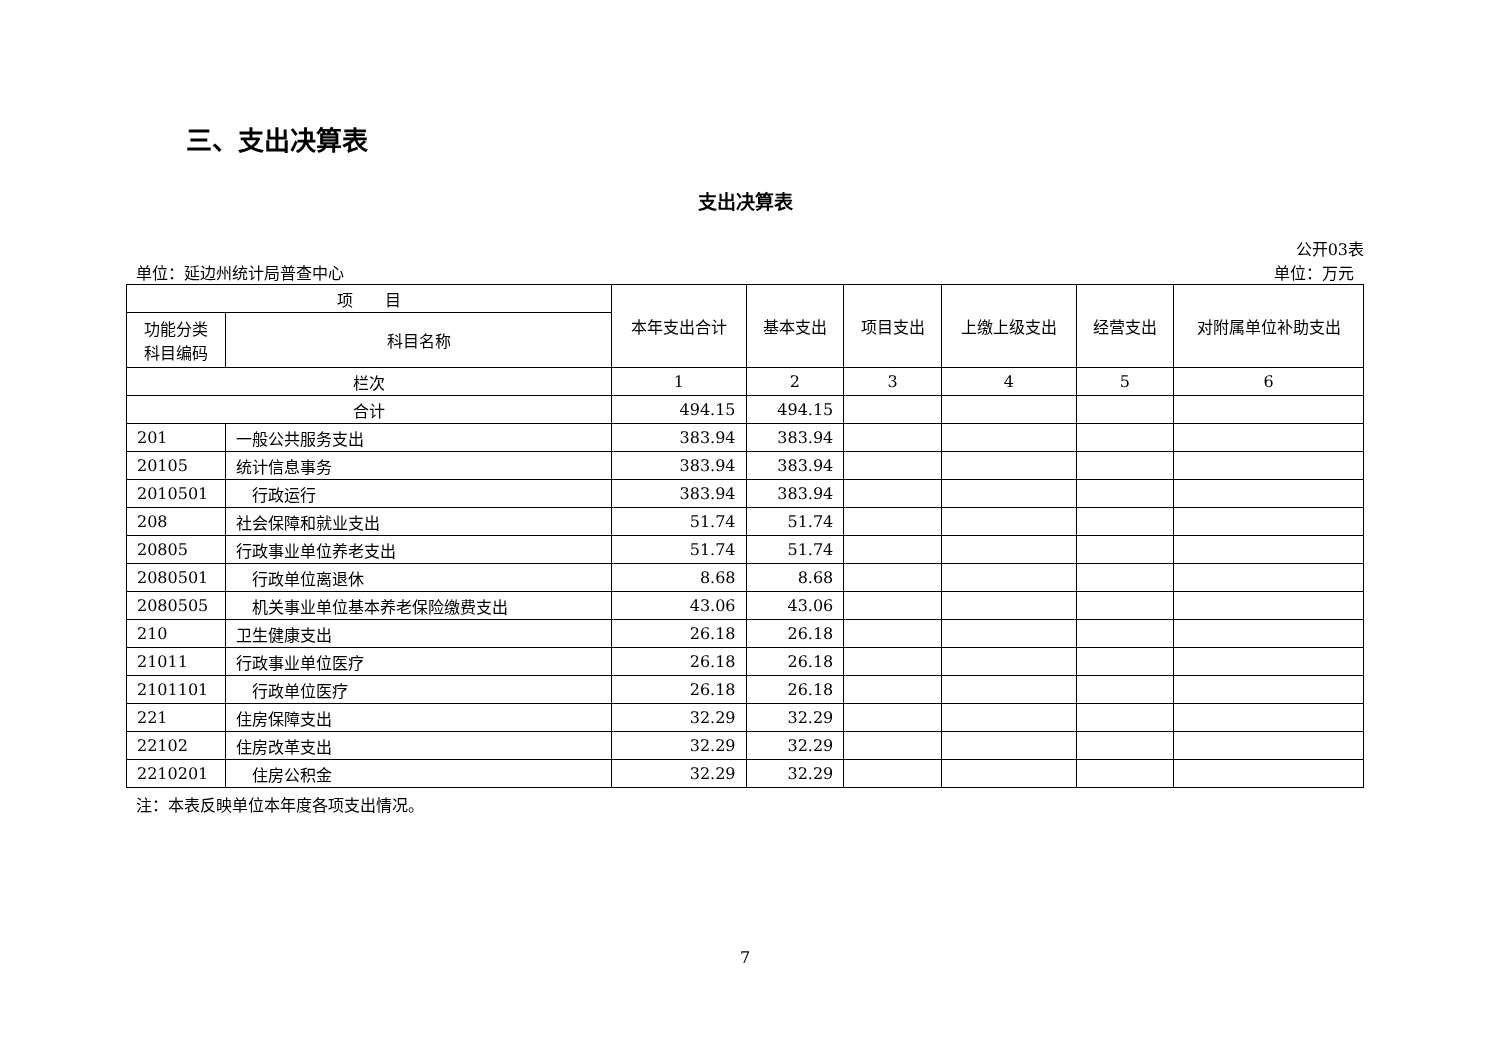三、支出决算表
支出决算表
公开03表
单位：延边州统计局普查中心 单位：万元
| 项 目 | | 本年支出合计 | 基本支出 | 项目支出 | 上缴上级支出 | 经营支出 | 对附属单位补助支出 |
| --- | --- | --- | --- | --- | --- | --- | --- |
| 功能分类科目编码 | 科目名称 | | | | | | |
| 栏次 | | 1 | 2 | 3 | 4 | 5 | 6 |
| 合计 | | 494.15 | 494.15 | | | | |
| 201 | 一般公共服务支出 | 383.94 | 383.94 | | | | |
| 20105 | 统计信息事务 | 383.94 | 383.94 | | | | |
| 2010501 | 行政运行 | 383.94 | 383.94 | | | | |
| 208 | 社会保障和就业支出 | 51.74 | 51.74 | | | | |
| 20805 | 行政事业单位养老支出 | 51.74 | 51.74 | | | | |
| 2080501 | 行政单位离退休 | 8.68 | 8.68 | | | | |
| 2080505 | 机关事业单位基本养老保险缴费支出 | 43.06 | 43.06 | | | | |
| 210 | 卫生健康支出 | 26.18 | 26.18 | | | | |
| 21011 | 行政事业单位医疗 | 26.18 | 26.18 | | | | |
| 2101101 | 行政单位医疗 | 26.18 | 26.18 | | | | |
| 221 | 住房保障支出 | 32.29 | 32.29 | | | | |
| 22102 | 住房改革支出 | 32.29 | 32.29 | | | | |
| 2210201 | 住房公积金 | 32.29 | 32.29 | | | | |
注：本表反映单位本年度各项支出情况。
7